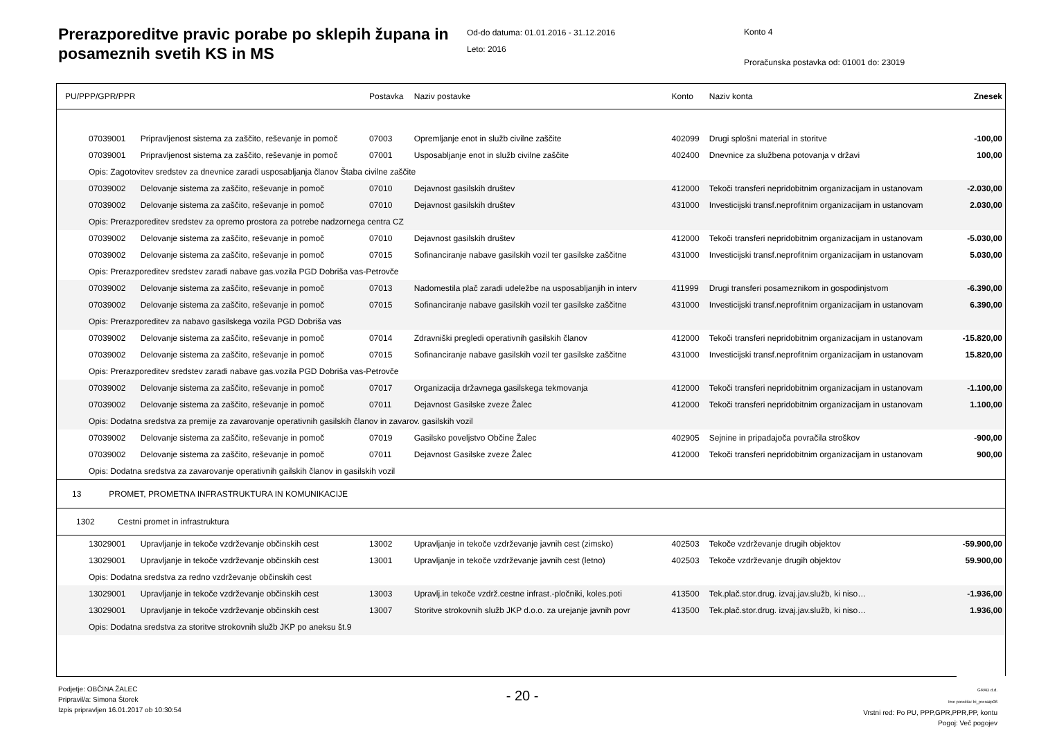Prerazporeditve pravic porabe po sklepih župana in posameznih svetih KS in MS
Od-do datuma: 01.01.2016 - 31.12.2016
Leto: 2016
Konto 4
Proračunska postavka od: 01001 do: 23019
| PU/PPP/GPR/PPR | | Postavka | Naziv postavke | Konto | Naziv konta | Znesek |
| --- | --- | --- | --- | --- | --- | --- |
| 07039001 | Pripravljenost sistema za zaščito, reševanje in pomoč | 07003 | Opremljanje enot in služb civilne zaščite | 402099 | Drugi splošni material in storitve | -100,00 |
| 07039001 | Pripravljenost sistema za zaščito, reševanje in pomoč | 07001 | Usposabljanje enot in služb civilne zaščite | 402400 | Dnevnice za službena potovanja v državi | 100,00 |
| Opis: Zagotovitev sredstev za dnevnice zaradi usposabljanja članov Štaba civilne zaščite | | | | | | |
| 07039002 | Delovanje sistema za zaščito, reševanje in pomoč | 07010 | Dejavnost gasilskih društev | 412000 | Tekoči transferi nepridobitnim organizacijam in ustanovam | -2.030,00 |
| 07039002 | Delovanje sistema za zaščito, reševanje in pomoč | 07010 | Dejavnost gasilskih društev | 431000 | Investicijski transf.neprofitnim organizacijam in ustanovam | 2.030,00 |
| Opis: Prerazporeditev sredstev za opremo prostora za potrebe nadzornega centra CZ | | | | | | |
| 07039002 | Delovanje sistema za zaščito, reševanje in pomoč | 07010 | Dejavnost gasilskih društev | 412000 | Tekoči transferi nepridobitnim organizacijam in ustanovam | -5.030,00 |
| 07039002 | Delovanje sistema za zaščito, reševanje in pomoč | 07015 | Sofinanciranje nabave gasilskih vozil ter gasilske zaščitne | 431000 | Investicijski transf.neprofitnim organizacijam in ustanovam | 5.030,00 |
| Opis: Prerazporeditev sredstev zaradi nabave gas.vozila PGD Dobriša vas-Petrovče | | | | | | |
| 07039002 | Delovanje sistema za zaščito, reševanje in pomoč | 07013 | Nadomestila plač zaradi udeležbe na usposabljanjih in interv | 411999 | Drugi transferi posameznikom in gospodinjstvom | -6.390,00 |
| 07039002 | Delovanje sistema za zaščito, reševanje in pomoč | 07015 | Sofinanciranje nabave gasilskih vozil ter gasilske zaščitne | 431000 | Investicijski transf.neprofitnim organizacijam in ustanovam | 6.390,00 |
| Opis: Prerazporeditev za nabavo gasilskega vozila PGD Dobriša vas | | | | | | |
| 07039002 | Delovanje sistema za zaščito, reševanje in pomoč | 07014 | Zdravniški pregledi operativnih gasilskih članov | 412000 | Tekoči transferi nepridobitnim organizacijam in ustanovam | -15.820,00 |
| 07039002 | Delovanje sistema za zaščito, reševanje in pomoč | 07015 | Sofinanciranje nabave gasilskih vozil ter gasilske zaščitne | 431000 | Investicijski transf.neprofitnim organizacijam in ustanovam | 15.820,00 |
| Opis: Prerazporeditev sredstev zaradi nabave gas.vozila PGD Dobriša vas-Petrovče | | | | | | |
| 07039002 | Delovanje sistema za zaščito, reševanje in pomoč | 07017 | Organizacija državnega gasilskega tekmovanja | 412000 | Tekoči transferi nepridobitnim organizacijam in ustanovam | -1.100,00 |
| 07039002 | Delovanje sistema za zaščito, reševanje in pomoč | 07011 | Dejavnost Gasilske zveze Žalec | 412000 | Tekoči transferi nepridobitnim organizacijam in ustanovam | 1.100,00 |
| Opis: Dodatna sredstva za premije za zavarovanje operativnih gasilskih članov in zavarov. gasilskih vozil | | | | | | |
| 07039002 | Delovanje sistema za zaščito, reševanje in pomoč | 07019 | Gasilsko poveljstvo Občine Žalec | 402905 | Sejnine in pripadajoča povračila stroškov | -900,00 |
| 07039002 | Delovanje sistema za zaščito, reševanje in pomoč | 07011 | Dejavnost Gasilske zveze Žalec | 412000 | Tekoči transferi nepridobitnim organizacijam in ustanovam | 900,00 |
| Opis: Dodatna sredstva za zavarovanje operativnih gailskih članov in gasilskih vozil | | | | | | |
| 13 PROMET, PROMETNA INFRASTRUKTURA IN KOMUNIKACIJE | | | | | | |
| 1302 Cestni promet in infrastruktura | | | | | | |
| 13029001 | Upravljanje in tekoče vzdrževanje občinskih cest | 13002 | Upravljanje in tekoče vzdrževanje javnih cest (zimsko) | 402503 | Tekoče vzdrževanje drugih objektov | -59.900,00 |
| 13029001 | Upravljanje in tekoče vzdrževanje občinskih cest | 13001 | Upravljanje in tekoče vzdrževanje javnih cest (letno) | 402503 | Tekoče vzdrževanje drugih objektov | 59.900,00 |
| Opis: Dodatna sredstva za redno vzdrževanje občinskih cest | | | | | | |
| 13029001 | Upravljanje in tekoče vzdrževanje občinskih cest | 13003 | Upravlj.in tekoče vzdrž.cestne infrast.-pločniki, koles.poti | 413500 | Tek.plač.stor.drug. izvaj.jav.služb, ki niso… | -1.936,00 |
| 13029001 | Upravljanje in tekoče vzdrževanje občinskih cest | 13007 | Storitve strokovnih služb JKP d.o.o. za urejanje javnih povr | 413500 | Tek.plač.stor.drug. izvaj.jav.služb, ki niso… | 1.936,00 |
| Opis: Dodatna sredstva za storitve strokovnih služb JKP po aneksu št.9 | | | | | | |
Podjetje: OBČINA ŽALEC
Pripravil/a: Simona Štorek
Izpis pripravljen 16.01.2017 ob 10:30:54
- 20 -
GRAD d.d.
Ime poročila: bi_prerazp06
Vrstni red: Po PU, PPP,GPR,PPR,PP, kontu
Pogoj: Več pogojev